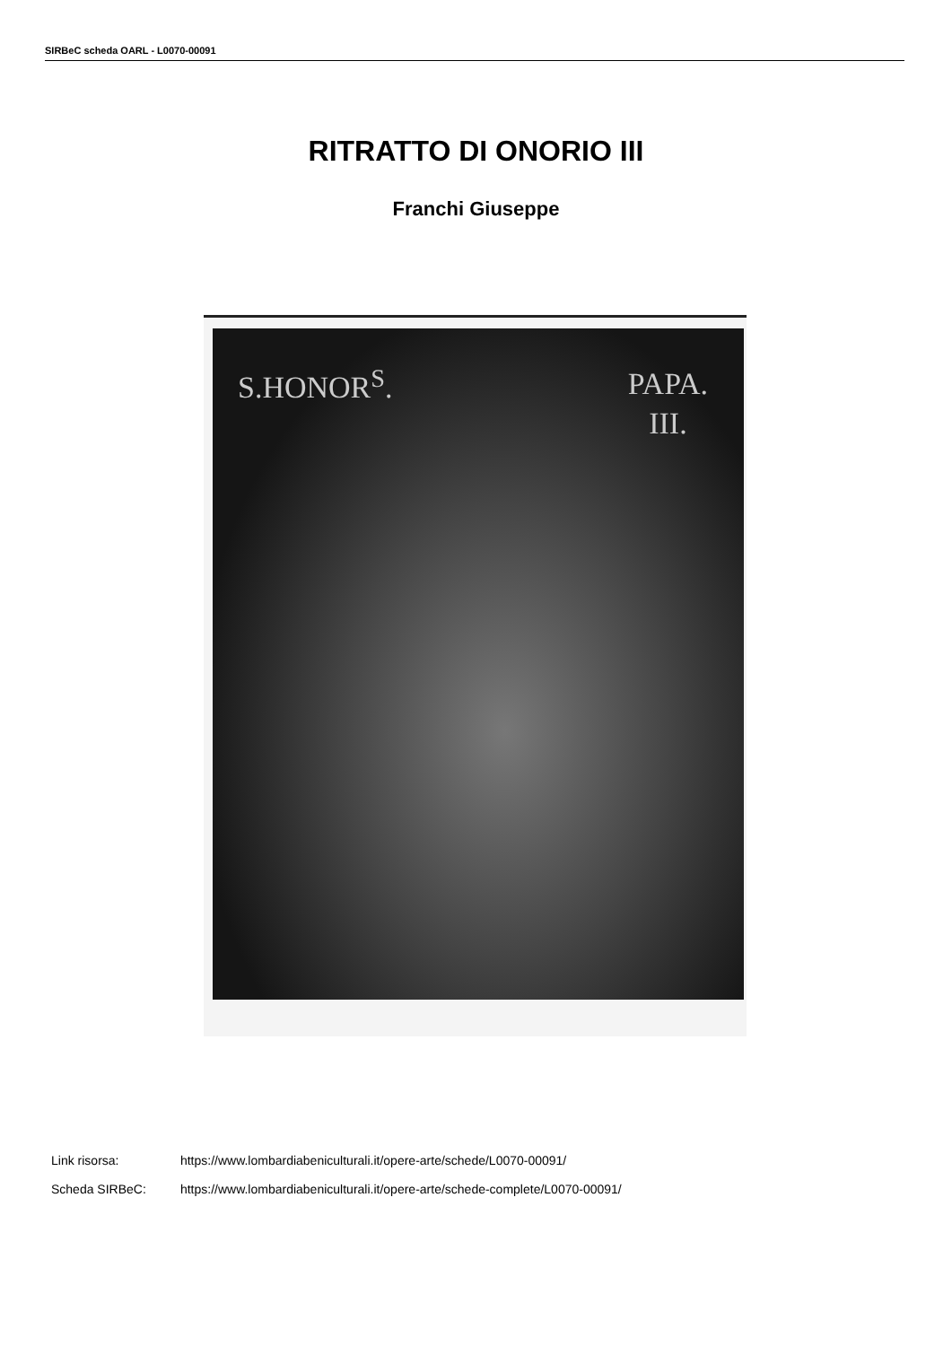SIRBeC scheda OARL - L0070-00091
RITRATTO DI ONORIO III
Franchi Giuseppe
S.HONOR<sup>S</sup>.
PAPA.
III.
Link risorsa: https://www.lombardiabeniculturali.it/opere-arte/schede/L0070-00091/
Scheda SIRBeC: https://www.lombardiabeniculturali.it/opere-arte/schede-complete/L0070-00091/